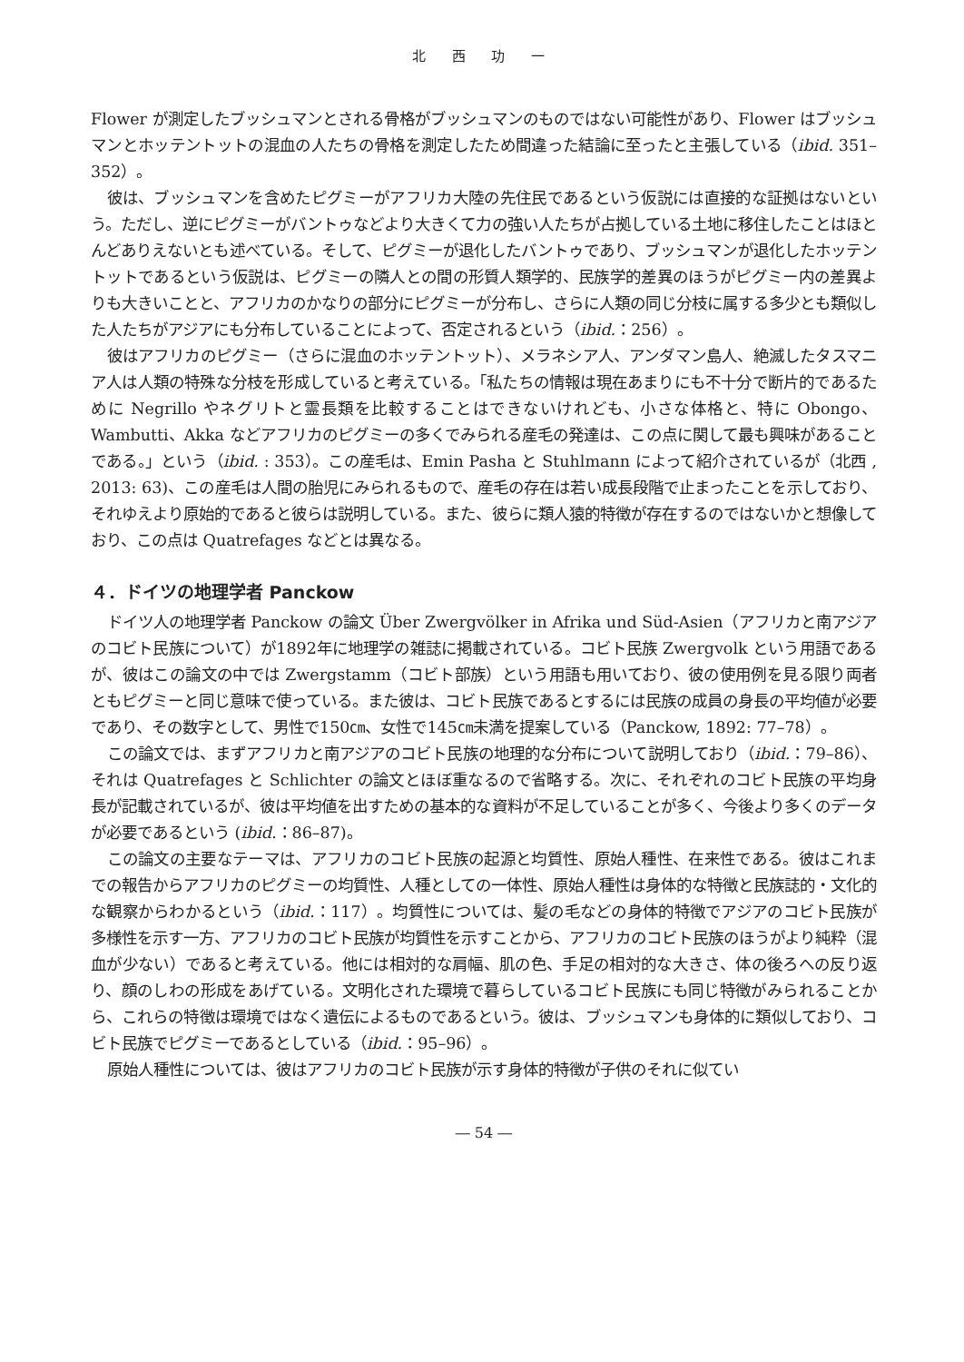北 西 功 一
Flower が測定したブッシュマンとされる骨格がブッシュマンのものではない可能性があり、Flower はブッシュマンとホッテントットの混血の人たちの骨格を測定したため間違った結論に至ったと主張している（ibid. 351–352）。
彼は、ブッシュマンを含めたピグミーがアフリカ大陸の先住民であるという仮説には直接的な証拠はないという。ただし、逆にピグミーがバントゥなどより大きくて力の強い人たちが占拠している土地に移住したことはほとんどありえないとも述べている。そして、ピグミーが退化したバントゥであり、ブッシュマンが退化したホッテントットであるという仮説は、ピグミーの隣人との間の形質人類学的、民族学的差異のほうがピグミー内の差異よりも大きいことと、アフリカのかなりの部分にピグミーが分布し、さらに人類の同じ分枝に属する多少とも類似した人たちがアジアにも分布していることによって、否定されるという（ibid.：256）。
彼はアフリカのピグミー（さらに混血のホッテントット）、メラネシア人、アンダマン島人、絶滅したタスマニア人は人類の特殊な分枝を形成していると考えている。「私たちの情報は現在あまりにも不十分で断片的であるために Negrillo やネグリトと霊長類を比較することはできないけれども、小さな体格と、特に Obongo、Wambutti、Akka などアフリカのピグミーの多くでみられる産毛の発達は、この点に関して最も興味があることである。」という（ibid. : 353）。この産毛は、Emin Pasha と Stuhlmann によって紹介されているが（北西 , 2013: 63)、この産毛は人間の胎児にみられるもので、産毛の存在は若い成長段階で止まったことを示しており、それゆえより原始的であると彼らは説明している。また、彼らに類人猿的特徴が存在するのではないかと想像しており、この点は Quatrefages などとは異なる。
４．ドイツの地理学者 Panckow
ドイツ人の地理学者 Panckow の論文 Über Zwergvölker in Afrika und Süd-Asien（アフリカと南アジアのコビト民族について）が1892年に地理学の雑誌に掲載されている。コビト民族 Zwergvolk という用語であるが、彼はこの論文の中では Zwergstamm（コビト部族）という用語も用いており、彼の使用例を見る限り両者ともピグミーと同じ意味で使っている。また彼は、コビト民族であるとするには民族の成員の身長の平均値が必要であり、その数字として、男性で150㎝、女性で145㎝未満を提案している（Panckow, 1892: 77–78）。
この論文では、まずアフリカと南アジアのコビト民族の地理的な分布について説明しており（ibid.：79–86）、それは Quatrefages と Schlichter の論文とほぼ重なるので省略する。次に、それぞれのコビト民族の平均身長が記載されているが、彼は平均値を出すための基本的な資料が不足していることが多く、今後より多くのデータが必要であるという (ibid.：86–87)。
この論文の主要なテーマは、アフリカのコビト民族の起源と均質性、原始人種性、在来性である。彼はこれまでの報告からアフリカのピグミーの均質性、人種としての一体性、原始人種性は身体的な特徴と民族誌的・文化的な観察からわかるという（ibid.：117）。均質性については、髪の毛などの身体的特徴でアジアのコビト民族が多様性を示す一方、アフリカのコビト民族が均質性を示すことから、アフリカのコビト民族のほうがより純粋（混血が少ない）であると考えている。他には相対的な肩幅、肌の色、手足の相対的な大きさ、体の後ろへの反り返り、顔のしわの形成をあげている。文明化された環境で暮らしているコビト民族にも同じ特徴がみられることから、これらの特徴は環境ではなく遺伝によるものであるという。彼は、ブッシュマンも身体的に類似しており、コビト民族でピグミーであるとしている（ibid.：95–96）。
原始人種性については、彼はアフリカのコビト民族が示す身体的特徴が子供のそれに似てい
― 54 ―